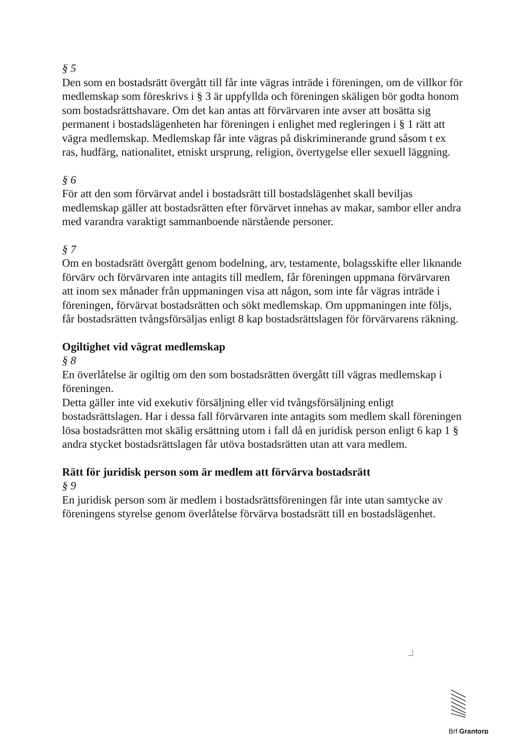§ 5
Den som en bostadsrätt övergått till får inte vägras inträde i föreningen, om de villkor för medlemskap som föreskrivs i § 3 är uppfyllda och föreningen skäligen bör godta honom som bostadsrättshavare. Om det kan antas att förvärvaren inte avser att bosätta sig permanent i bostadslägenheten har föreningen i enlighet med regleringen i § 1 rätt att vägra medlemskap. Medlemskap får inte vägras på diskriminerande grund såsom t ex ras, hudfärg, nationalitet, etniskt ursprung, religion, övertygelse eller sexuell läggning.
§ 6
För att den som förvärvat andel i bostadsrätt till bostadslägenhet skall beviljas medlemskap gäller att bostadsrätten efter förvärvet innehas av makar, sambor eller andra med varandra varaktigt sammanboende närstående personer.
§ 7
Om en bostadsrätt övergått genom bodelning, arv, testamente, bolagsskifte eller liknande förvärv och förvärvaren inte antagits till medlem, får föreningen uppmana förvärvaren att inom sex månader från uppmaningen visa att någon, som inte får vägras inträde i föreningen, förvärvat bostadsrätten och sökt medlemskap. Om uppmaningen inte följs, får bostadsrätten tvångsförsäljas enligt 8 kap bostadsrättslagen för förvärvarens räkning.
Ogiltighet vid vägrat medlemskap
§ 8
En överlåtelse är ogiltig om den som bostadsrätten övergått till vägras medlemskap i föreningen.
Detta gäller inte vid exekutiv försäljning eller vid tvångsförsäljning enligt bostadsrättslagen. Har i dessa fall förvärvaren inte antagits som medlem skall föreningen lösa bostadsrätten mot skälig ersättning utom i fall då en juridisk person enligt 6 kap 1 § andra stycket bostadsrättslagen får utöva bostadsrätten utan att vara medlem.
Rätt för juridisk person som är medlem att förvärva bostadsrätt
§ 9
En juridisk person som är medlem i bostadsrättsföreningen får inte utan samtycke av föreningens styrelse genom överlåtelse förvärva bostadsrätt till en bostadslägenhet.
_|
Brf Grantorp